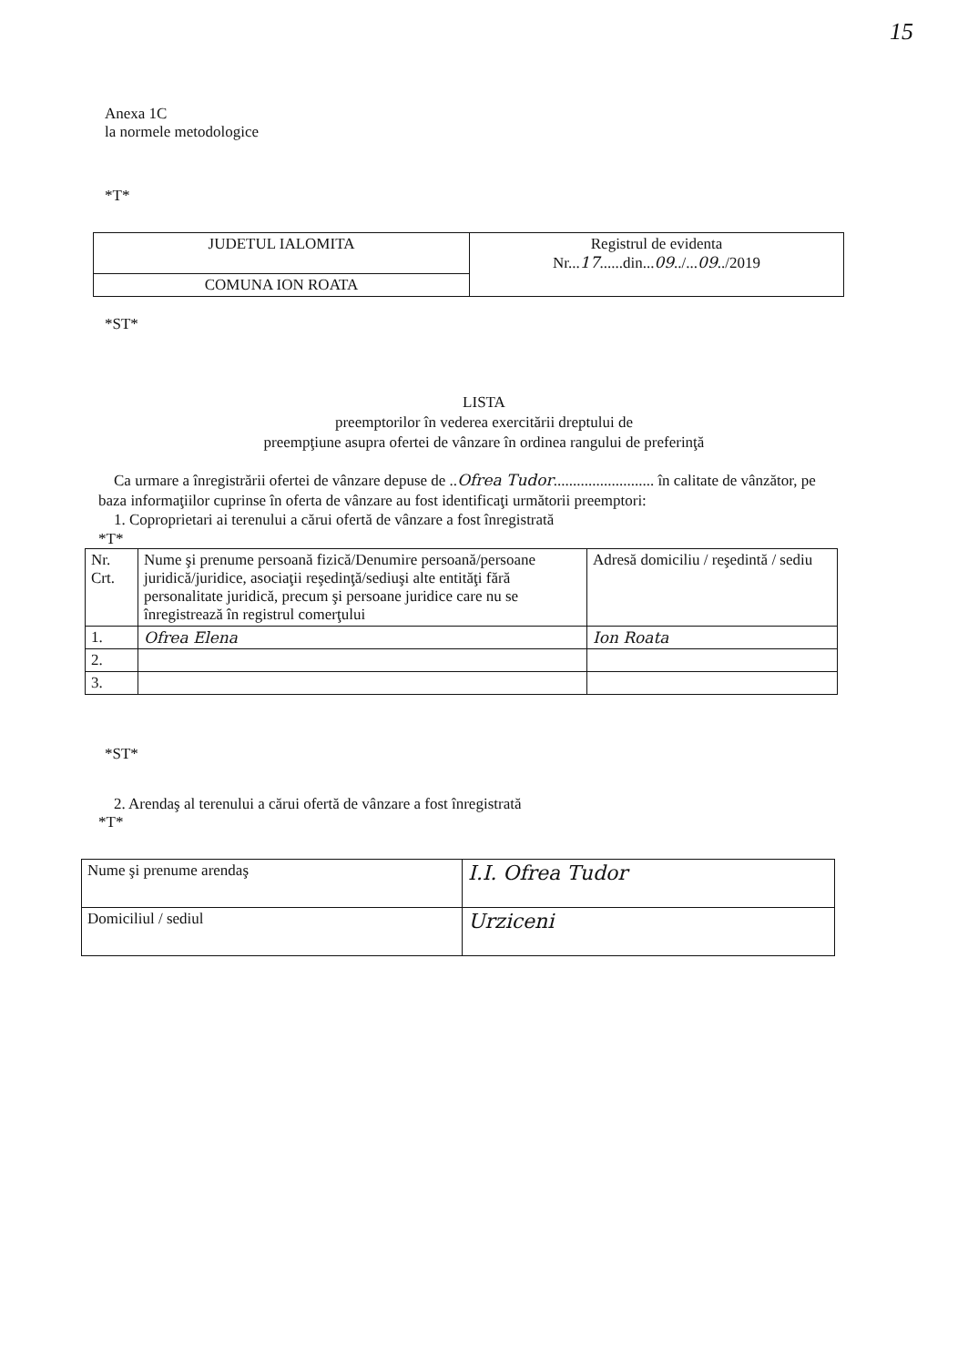15
Anexa 1C
la normele metodologice
*T*
| JUDETUL IALOMITA | Registrul de evidenta Nr... 17 ......din... 09 ../... 09 ../2019 |
| COMUNA ION ROATA | |
*ST*
LISTA
preemptorilor în vederea exercitării dreptului de
preempţiune asupra ofertei de vânzare în ordinea rangului de preferinţă
Ca urmare a înregistrării ofertei de vânzare depuse de ..Ofrea Tudor.......................... în calitate de vânzător, pe baza informaţiilor cuprinse în oferta de vânzare au fost identificaţi următorii preemptori:
1. Coproprietari ai terenului a cărui ofertă de vânzare a fost înregistrată
*T*
| Nr. Crt. | Nume şi prenume persoană fizică/Denumire persoană/persoane juridică/juridice, asociaţii reşedinţă/sediuşi alte entităţi fără personalitate juridică, precum şi persoane juridice care nu se înregistrează în registrul comerţului | Adresă domiciliu / reşedintă / sediu |
| --- | --- | --- |
| 1. | Ofrea Elena | Ion Roata |
| 2. | | |
| 3. | | |
*ST*
2. Arendaş al terenului a cărui ofertă de vânzare a fost înregistrată
*T*
| Nume şi prenume arendaş | I.I. Ofrea Tudor |
| Domiciliul / sediul | Urziceni |